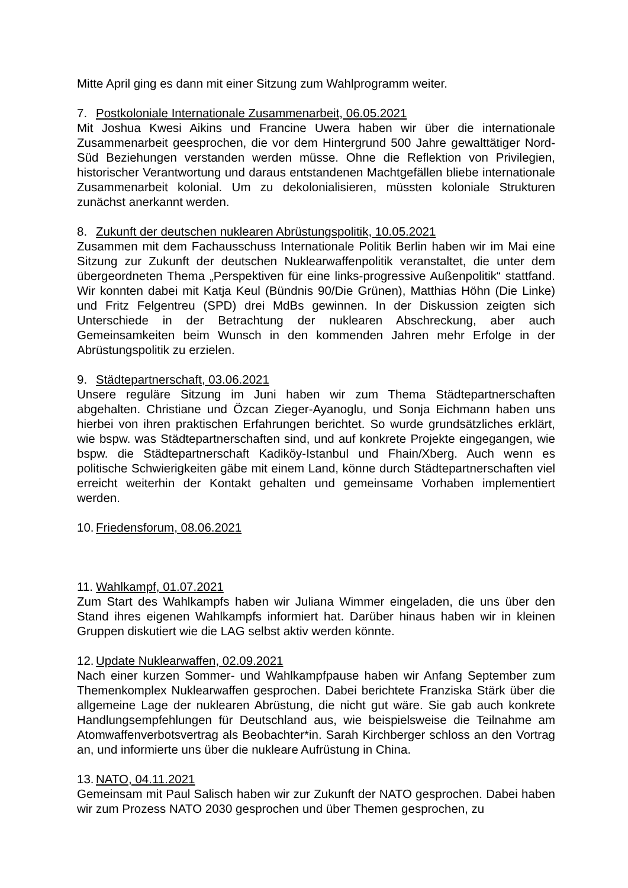Mitte April ging es dann mit einer Sitzung zum Wahlprogramm weiter.
7. Postkoloniale Internationale Zusammenarbeit, 06.05.2021
Mit Joshua Kwesi Aikins und Francine Uwera haben wir über die internationale Zusammenarbeit geesprochen, die vor dem Hintergrund 500 Jahre gewalttätiger Nord-Süd Beziehungen verstanden werden müsse. Ohne die Reflektion von Privilegien, historischer Verantwortung und daraus entstandenen Machtgefällen bliebe internationale Zusammenarbeit kolonial. Um zu dekolonialisieren, müssten koloniale Strukturen zunächst anerkannt werden.
8. Zukunft der deutschen nuklearen Abrüstungspolitik, 10.05.2021
Zusammen mit dem Fachausschuss Internationale Politik Berlin haben wir im Mai eine Sitzung zur Zukunft der deutschen Nuklearwaffenpolitik veranstaltet, die unter dem übergeordneten Thema „Perspektiven für eine links-progressive Außenpolitik“ stattfand. Wir konnten dabei mit Katja Keul (Bündnis 90/Die Grünen), Matthias Höhn (Die Linke) und Fritz Felgentreu (SPD) drei MdBs gewinnen. In der Diskussion zeigten sich Unterschiede in der Betrachtung der nuklearen Abschreckung, aber auch Gemeinsamkeiten beim Wunsch in den kommenden Jahren mehr Erfolge in der Abrüstungspolitik zu erzielen.
9. Städtepartnerschaft, 03.06.2021
Unsere reguläre Sitzung im Juni haben wir zum Thema Städtepartnerschaften abgehalten. Christiane und Özcan Zieger-Ayanoglu, und Sonja Eichmann haben uns hierbei von ihren praktischen Erfahrungen berichtet. So wurde grundsätzliches erklärt, wie bspw. was Städtepartnerschaften sind, und auf konkrete Projekte eingegangen, wie bspw. die Städtepartnerschaft Kadiköy-Istanbul und Fhain/Xberg. Auch wenn es politische Schwierigkeiten gäbe mit einem Land, könne durch Städtepartnerschaften viel erreicht weiterhin der Kontakt gehalten und gemeinsame Vorhaben implementiert werden.
10. Friedensforum, 08.06.2021
11. Wahlkampf, 01.07.2021
Zum Start des Wahlkampfs haben wir Juliana Wimmer eingeladen, die uns über den Stand ihres eigenen Wahlkampfs informiert hat. Darüber hinaus haben wir in kleinen Gruppen diskutiert wie die LAG selbst aktiv werden könnte.
12. Update Nuklearwaffen, 02.09.2021
Nach einer kurzen Sommer- und Wahlkampfpause haben wir Anfang September zum Themenkomplex Nuklearwaffen gesprochen. Dabei berichtete Franziska Stärk über die allgemeine Lage der nuklearen Abrüstung, die nicht gut wäre. Sie gab auch konkrete Handlungsempfehlungen für Deutschland aus, wie beispielsweise die Teilnahme am Atomwaffenverbotsvertrag als Beobachter*in. Sarah Kirchberger schloss an den Vortrag an, und informierte uns über die nukleare Aufrüstung in China.
13. NATO, 04.11.2021
Gemeinsam mit Paul Salisch haben wir zur Zukunft der NATO gesprochen. Dabei haben wir zum Prozess NATO 2030 gesprochen und über Themen gesprochen, zu